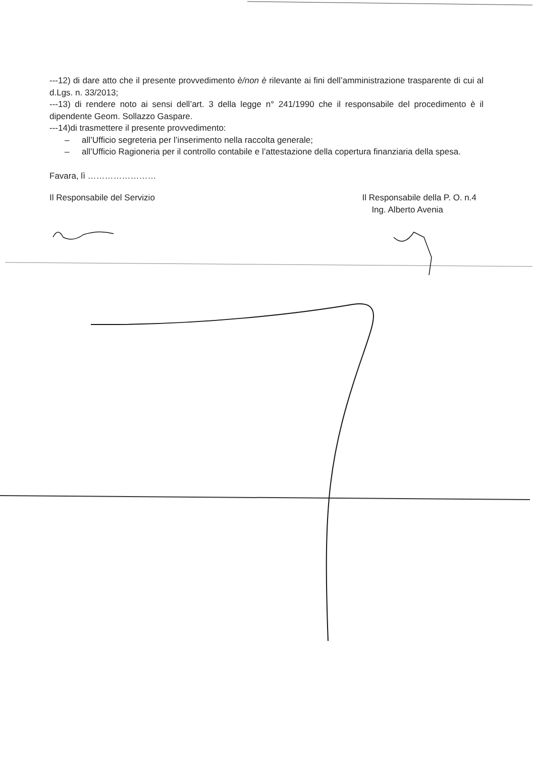---12) di dare atto che il presente provvedimento è/non è rilevante ai fini dell’amministrazione trasparente di cui al d.Lgs. n. 33/2013;
---13) di rendere noto ai sensi dell’art. 3 della legge n° 241/1990 che il responsabile del procedimento è il dipendente Geom. Sollazzo Gaspare.
---14)di trasmettere il presente provvedimento:
– all’Ufficio segreteria per l’inserimento nella raccolta generale;
– all’Ufficio Ragioneria per il controllo contabile e l’attestazione della copertura finanziaria della spesa.
Favara, lì ……………………
Il Responsabile del Servizio Il Responsabile della P. O. n.4
Ing. Alberto Avenia